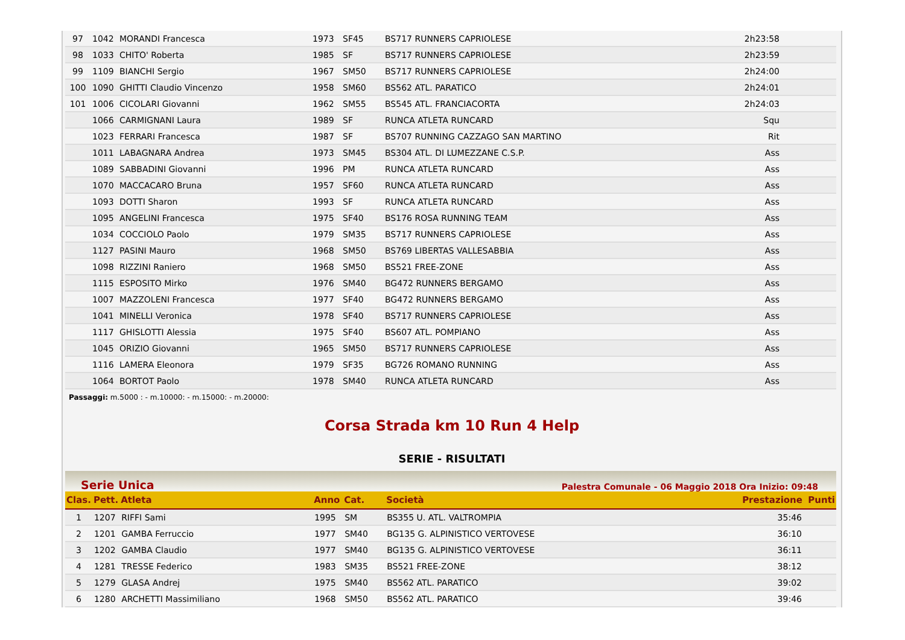| 97 | 1042 | MORANDI Francesca | 1973 | SF45 | BS717 RUNNERS CAPRIOLESE | 2h23:58 | |
| 98 | 1033 | CHITO' Roberta | 1985 | SF | BS717 RUNNERS CAPRIOLESE | 2h23:59 | |
| 99 | 1109 | BIANCHI Sergio | 1967 | SM50 | BS717 RUNNERS CAPRIOLESE | 2h24:00 | |
| 100 | 1090 | GHITTI Claudio Vincenzo | 1958 | SM60 | BS562 ATL. PARATICO | 2h24:01 | |
| 101 | 1006 | CICOLARI Giovanni | 1962 | SM55 | BS545 ATL. FRANCIACORTA | 2h24:03 | |
| | 1066 | CARMIGNANI Laura | 1989 | SF | RUNCA ATLETA RUNCARD | Squ | |
| | 1023 | FERRARI Francesca | 1987 | SF | BS707 RUNNING CAZZAGO SAN MARTINO | Rit | |
| | 1011 | LABAGNARA Andrea | 1973 | SM45 | BS304 ATL. DI LUMEZZANE C.S.P. | Ass | |
| | 1089 | SABBADINI Giovanni | 1996 | PM | RUNCA ATLETA RUNCARD | Ass | |
| | 1070 | MACCACARO Bruna | 1957 | SF60 | RUNCA ATLETA RUNCARD | Ass | |
| | 1093 | DOTTI Sharon | 1993 | SF | RUNCA ATLETA RUNCARD | Ass | |
| | 1095 | ANGELINI Francesca | 1975 | SF40 | BS176 ROSA RUNNING TEAM | Ass | |
| | 1034 | COCCIOLO Paolo | 1979 | SM35 | BS717 RUNNERS CAPRIOLESE | Ass | |
| | 1127 | PASINI Mauro | 1968 | SM50 | BS769 LIBERTAS VALLESABBIA | Ass | |
| | 1098 | RIZZINI Raniero | 1968 | SM50 | BS521 FREE-ZONE | Ass | |
| | 1115 | ESPOSITO Mirko | 1976 | SM40 | BG472 RUNNERS BERGAMO | Ass | |
| | 1007 | MAZZOLENI Francesca | 1977 | SF40 | BG472 RUNNERS BERGAMO | Ass | |
| | 1041 | MINELLI Veronica | 1978 | SF40 | BS717 RUNNERS CAPRIOLESE | Ass | |
| | 1117 | GHISLOTTI Alessia | 1975 | SF40 | BS607 ATL. POMPIANO | Ass | |
| | 1045 | ORIZIO Giovanni | 1965 | SM50 | BS717 RUNNERS CAPRIOLESE | Ass | |
| | 1116 | LAMERA Eleonora | 1979 | SF35 | BG726 ROMANO RUNNING | Ass | |
| | 1064 | BORTOT Paolo | 1978 | SM40 | RUNCA ATLETA RUNCARD | Ass | |
Passaggi: m.5000 : - m.10000: - m.15000: - m.20000:
Corsa Strada km 10 Run 4 Help
SERIE - RISULTATI
Serie Unica Palestra Comunale - 06 Maggio 2018 Ora Inizio: 09:48
| Clas. | Pett. | Atleta | Anno | Cat. | Società | Prestazione | Punti |
| --- | --- | --- | --- | --- | --- | --- | --- |
| 1 | 1207 | RIFFI Sami | 1995 | SM | BS355 U. ATL. VALTROMPIA | 35:46 | |
| 2 | 1201 | GAMBA Ferruccio | 1977 | SM40 | BG135 G. ALPINISTICO VERTOVESE | 36:10 | |
| 3 | 1202 | GAMBA Claudio | 1977 | SM40 | BG135 G. ALPINISTICO VERTOVESE | 36:11 | |
| 4 | 1281 | TRESSE Federico | 1983 | SM35 | BS521 FREE-ZONE | 38:12 | |
| 5 | 1279 | GLASA Andrej | 1975 | SM40 | BS562 ATL. PARATICO | 39:02 | |
| 6 | 1280 | ARCHETTI Massimiliano | 1968 | SM50 | BS562 ATL. PARATICO | 39:46 | |